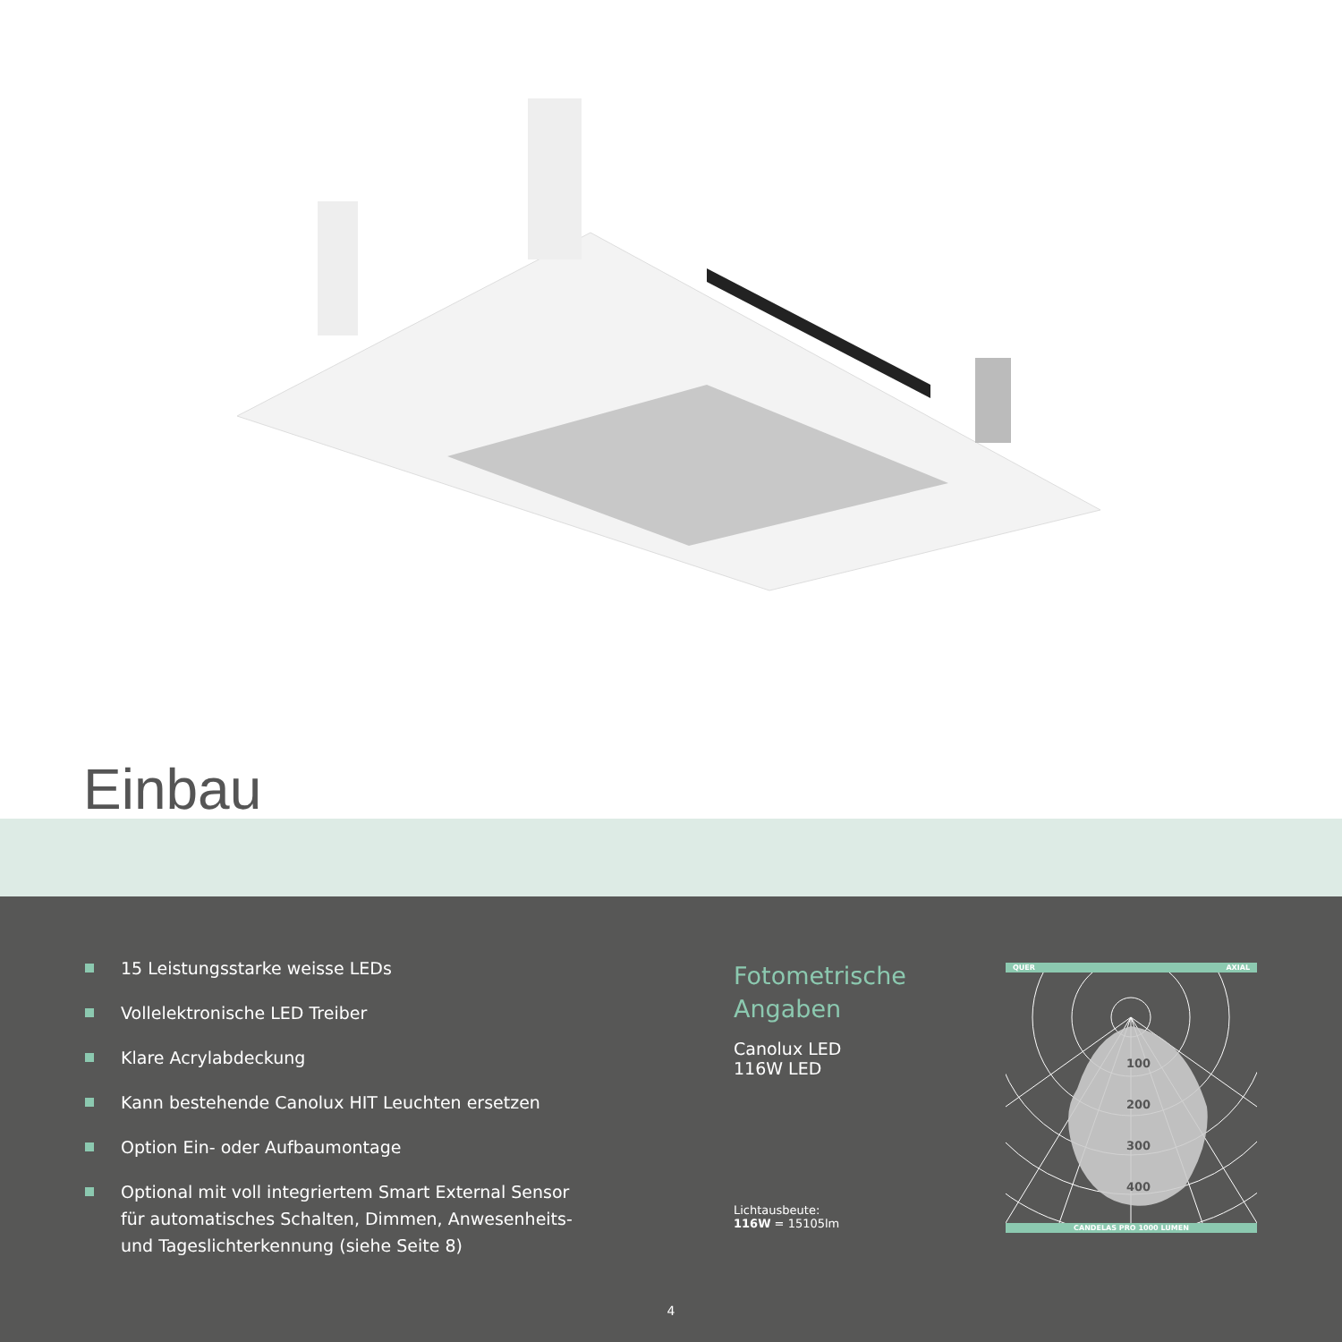Einbau
15 Leistungsstarke weisse LEDs
Vollelektronische LED Treiber
Klare Acrylabdeckung
Kann bestehende Canolux HIT Leuchten ersetzen
Option Ein- oder Aufbaumontage
Optional mit voll integriertem Smart External Sensor für automatisches Schalten, Dimmen, Anwesenheits- und Tageslichterkennung (siehe Seite 8)
Fotometrische Angaben
Canolux LED
116W LED
Lichtausbeute:
116W = 15105lm
QUER AXIAL
100
200
300
400
CANDELAS PRO 1000 LUMEN
4